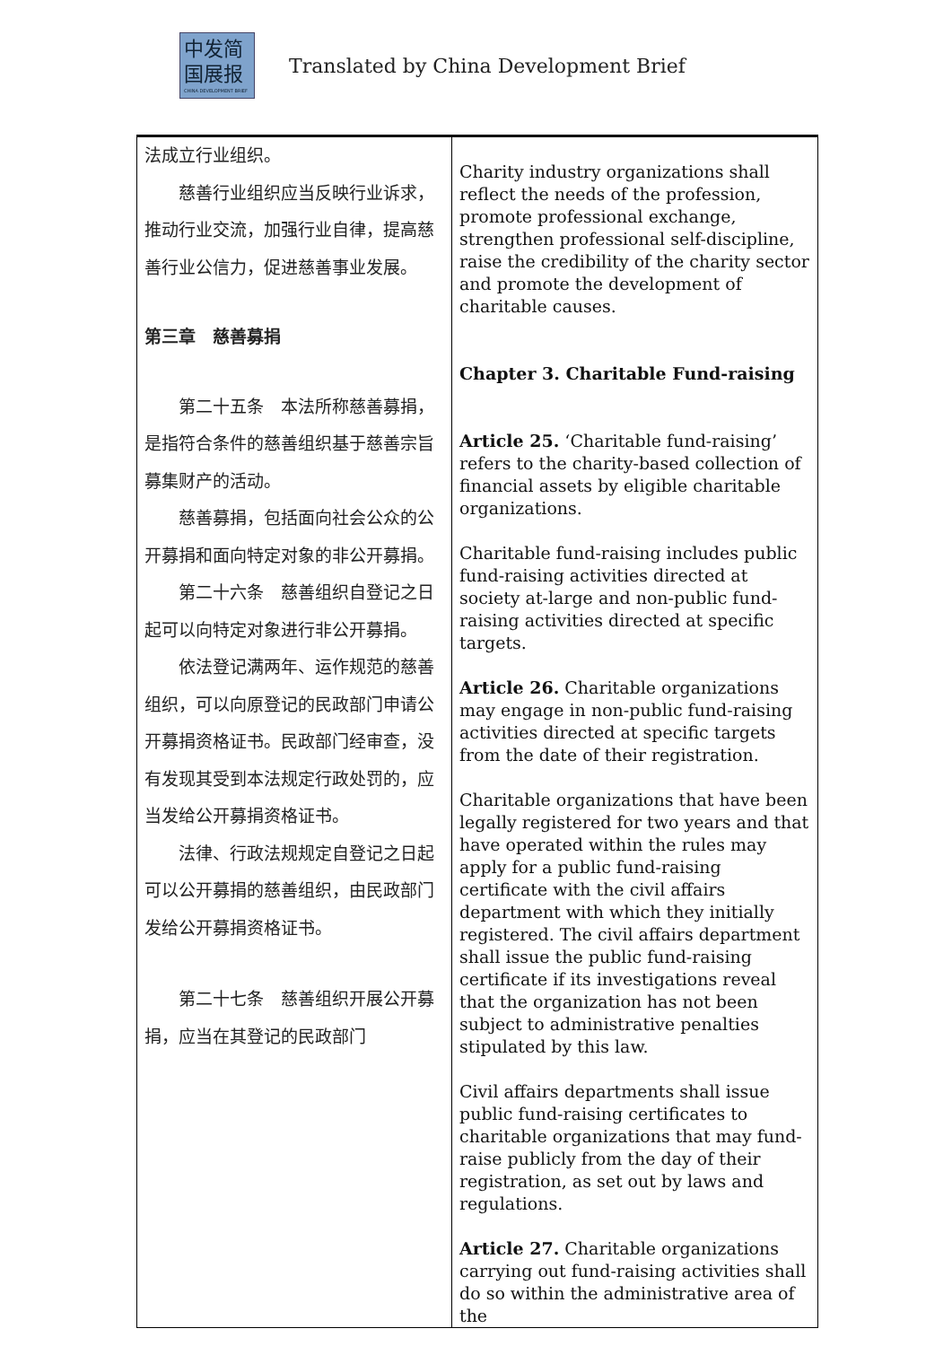中发简
国展报
CHINA DEVELOPMENT BRIEF
Translated by China Development Brief
| 法成立行业组织。 慈善行业组织应当反映行业诉求，推动行业交流，加强行业自律，提高慈善行业公信力，促进慈善事业发展。 第三章 慈善募捐 第二十五条 本法所称慈善募捐，是指符合条件的慈善组织基于慈善宗旨募集财产的活动。 慈善募捐，包括面向社会公众的公开募捐和面向特定对象的非公开募捐。 第二十六条 慈善组织自登记之日起可以向特定对象进行非公开募捐。 依法登记满两年、运作规范的慈善组织，可以向原登记的民政部门申请公开募捐资格证书。民政部门经审查，没有发现其受到本法规定行政处罚的，应当发给公开募捐资格证书。 法律、行政法规规定自登记之日起可以公开募捐的慈善组织，由民政部门发给公开募捐资格证书。 第二十七条 慈善组织开展公开募捐，应当在其登记的民政部门 | Charity industry organizations shall reflect the needs of the profession, promote professional exchange, strengthen professional self-discipline, raise the credibility of the charity sector and promote the development of charitable causes. Chapter 3. Charitable Fund-raising Article 25. ‘Charitable fund-raising’ refers to the charity-based collection of financial assets by eligible charitable organizations. Charitable fund-raising includes public fund-raising activities directed at society at-large and non-public fund-raising activities directed at specific targets. Article 26. Charitable organizations may engage in non-public fund-raising activities directed at specific targets from the date of their registration. Charitable organizations that have been legally registered for two years and that have operated within the rules may apply for a public fund-raising certificate with the civil affairs department with which they initially registered. The civil affairs department shall issue the public fund-raising certificate if its investigations reveal that the organization has not been subject to administrative penalties stipulated by this law. Civil affairs departments shall issue public fund-raising certificates to charitable organizations that may fund-raise publicly from the day of their registration, as set out by laws and regulations. Article 27. Charitable organizations carrying out fund-raising activities shall do so within the administrative area of the |